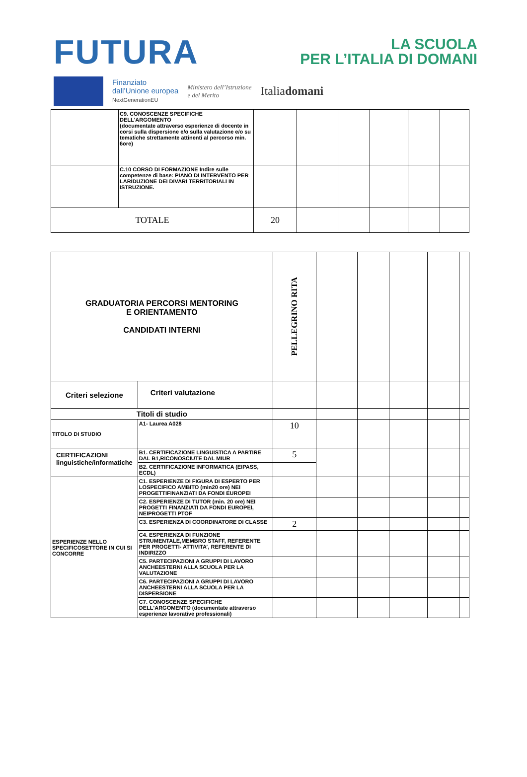FUTURA LA SCUOLA
PER L’ITALIA DI DOMANI
Finanziato
dall’Unione europea
NextGenerationEU
Ministero dell’Istruzione
e del Merito
Italiadomani
| | C9. CONOSCENZE SPECIFICHE DELL'ARGOMENTO (documentate attraverso esperienze di docente in corsi sulla dispersione e/o sulla valutazione e/o su tematiche strettamente attinenti al percorso min. 6ore) | | | | | | |
| | C.10 CORSO DI FORMAZIONE Indire sulle competenze di base: PIANO DI INTERVENTO PER LARIDUZIONE DEI DIVARI TERRITORIALI IN ISTRUZIONE. | | | | | | |
| TOTALE | | 20 | | | | | |
| GRADUATORIA PERCORSI MENTORING E ORIENTAMENTO CANDIDATI INTERNI | | PELLEGRINO RITA | | | | | |
| Criteri selezione | Criteri valutazione | | | | | | |
| Titoli di studio | | | | | | | |
| TITOLO DI STUDIO | A1- Laurea A028 | 10 | | | | | |
| CERTIFICAZIONI linguistiche/informatiche | B1. CERTIFICAZIONE LINGUISTICA A PARTIRE DAL B1,RICONOSCIUTE DAL MIUR | 5 | | | | | |
| | B2. CERTIFICAZIONE INFORMATICA (EIPASS, ECDL) | | | | | | |
| ESPERIENZE NELLO SPECIFICOSETTORE IN CUI SI CONCORRE | C1. ESPERIENZE DI FIGURA DI ESPERTO PER LOSPECIFICO AMBITO (min20 ore) NEI PROGETTIFINANZIATI DA FONDI EUROPEI | | | | | | |
| | C2. ESPERIENZE DI TUTOR (min. 20 ore) NEI PROGETTI FINANZIATI DA FONDI EUROPEI, NEIPROGETTI PTOF | | | | | | |
| | C3. ESPERIENZA DI COORDINATORE DI CLASSE | 2 | | | | | |
| | C4. ESPERIENZA DI FUNZIONE STRUMENTALE,MEMBRO STAFF, REFERENTE PER PROGETTI- ATTIVITA’, REFERENTE DI INDIRIZZO | | | | | | |
| | C5. PARTECIPAZIONI A GRUPPI DI LAVORO ANCHEESTERNI ALLA SCUOLA PER LA VALUTAZIONE | | | | | | |
| | C6. PARTECIPAZIONI A GRUPPI DI LAVORO ANCHEESTERNI ALLA SCUOLA PER LA DISPERSIONE | | | | | | |
| | C7. CONOSCENZE SPECIFICHE DELL'ARGOMENTO (documentate attraverso esperienze lavorative professionali) | | | | | | |